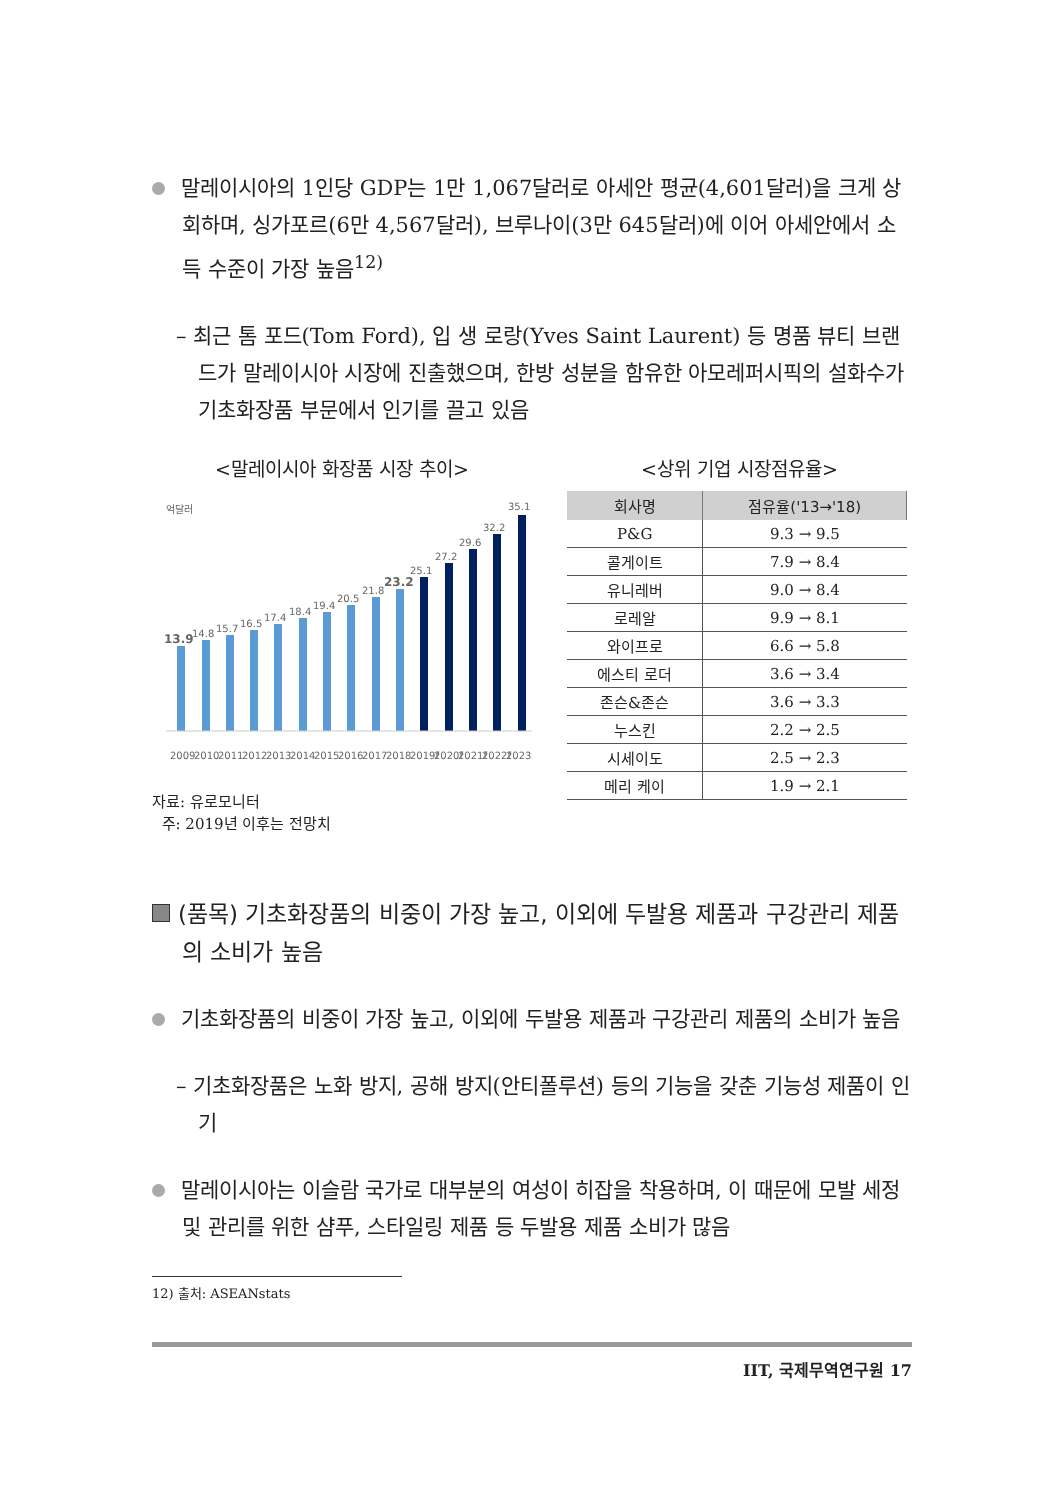말레이시아의 1인당 GDP는 1만 1,067달러로 아세안 평균(4,601달러)을 크게 상회하며, 싱가포르(6만 4,567달러), 브루나이(3만 645달러)에 이어 아세안에서 소득 수준이 가장 높음<sup>12)</sup>
– 최근 톰 포드(Tom Ford), 입 생 로랑(Yves Saint Laurent) 등 명품 뷰티 브랜드가 말레이시아 시장에 진출했으며, 한방 성분을 함유한 아모레퍼시픽의 설화수가 기초화장품 부문에서 인기를 끌고 있음
<말레이시아 화장품 시장 추이>
억달러
13.9
14.8
15.7
16.5
17.4
18.4
19.4
20.5
21.8
23.2
25.1
27.2
29.6
32.2
35.1
2009
2010
2011
2012
2013
2014
2015
2016
2017
2018
2019f
2020f
2021f
2022f
2023f
자료: 유로모니터
주: 2019년 이후는 전망치
<상위 기업 시장점유율>
| 회사명 | 점유율('13→'18) |
| --- | --- |
| P&G | 9.3 → 9.5 |
| 콜게이트 | 7.9 → 8.4 |
| 유니레버 | 9.0 → 8.4 |
| 로레알 | 9.9 → 8.1 |
| 와이프로 | 6.6 → 5.8 |
| 에스티 로더 | 3.6 → 3.4 |
| 존슨&존슨 | 3.6 → 3.3 |
| 누스킨 | 2.2 → 2.5 |
| 시세이도 | 2.5 → 2.3 |
| 메리 케이 | 1.9 → 2.1 |
(품목) 기초화장품의 비중이 가장 높고, 이외에 두발용 제품과 구강관리 제품의 소비가 높음
기초화장품의 비중이 가장 높고, 이외에 두발용 제품과 구강관리 제품의 소비가 높음
– 기초화장품은 노화 방지, 공해 방지(안티폴루션) 등의 기능을 갖춘 기능성 제품이 인기
말레이시아는 이슬람 국가로 대부분의 여성이 히잡을 착용하며, 이 때문에 모발 세정 및 관리를 위한 샴푸, 스타일링 제품 등 두발용 제품 소비가 많음
12) 출처: ASEANstats
IIT, 국제무역연구원 17